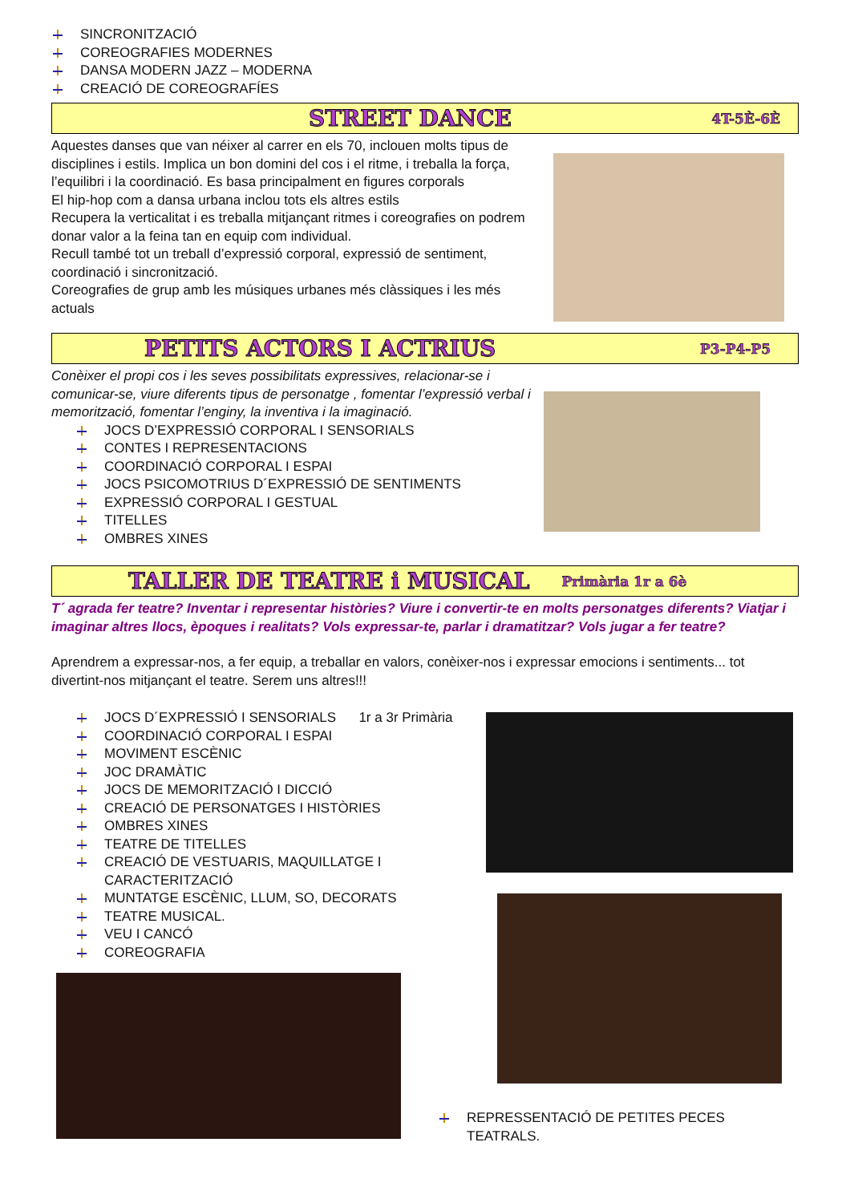SINCRONITZACIÓ
COREOGRAFIES MODERNES
DANSA MODERN JAZZ – MODERNA
CREACIÓ DE COREOGRAFÍES
STREET DANCE
4T-5È-6È
Aquestes danses que van néixer al carrer en els 70, inclouen molts tipus de disciplines i estils. Implica un bon domini del cos i el ritme, i treballa la força, l’equilibri i la coordinació. Es basa principalment en figures corporals
El hip-hop com a dansa urbana inclou tots els altres estils
Recupera la verticalitat i es treballa mitjançant ritmes i coreografies on podrem donar valor a la feina tan en equip com individual.
Recull també tot un treball d’expressió corporal, expressió de sentiment, coordinació i sincronització.
Coreografies de grup amb les músiques urbanes més clàssiques i les més actuals
PETITS ACTORS I ACTRIUS
P3-P4-P5
Conèixer el propi cos i les seves possibilitats expressives, relacionar-se i comunicar-se, viure diferents tipus de personatge , fomentar l’expressió verbal i memorització, fomentar l’enginy, la inventiva i la imaginació.
JOCS D’EXPRESSIÓ CORPORAL I SENSORIALS
CONTES I REPRESENTACIONS
COORDINACIÓ CORPORAL I ESPAI
JOCS PSICOMOTRIUS D´EXPRESSIÓ DE SENTIMENTS
EXPRESSIÓ CORPORAL I GESTUAL
TITELLES
OMBRES XINES
TALLER DE TEATRE i MUSICAL
Primària 1r a 6è
T´ agrada fer teatre? Inventar i representar històries? Viure i convertir-te en molts personatges diferents? Viatjar i imaginar altres llocs, èpoques i realitats? Vols expressar-te, parlar i dramatitzar? Vols jugar a fer teatre?
Aprendrem a expressar-nos, a fer equip, a treballar en valors, conèixer-nos i expressar emocions i sentiments... tot divertint-nos mitjançant el teatre. Serem uns altres!!!
JOCS D´EXPRESSIÓ I SENSORIALS 1r a 3r Primària
COORDINACIÓ CORPORAL I ESPAI
MOVIMENT ESCÈNIC
JOC DRAMÀTIC
JOCS DE MEMORITZACIÓ I DICCIÓ
CREACIÓ DE PERSONATGES I HISTÒRIES
OMBRES XINES
TEATRE DE TITELLES
CREACIÓ DE VESTUARIS, MAQUILLATGE I
CARACTERITZACIÓ
MUNTATGE ESCÈNIC, LLUM, SO, DECORATS
TEATRE MUSICAL.
VEU I CANCÓ
COREOGRAFIA
REPRESSENTACIÓ DE PETITES PECES TEATRALS.